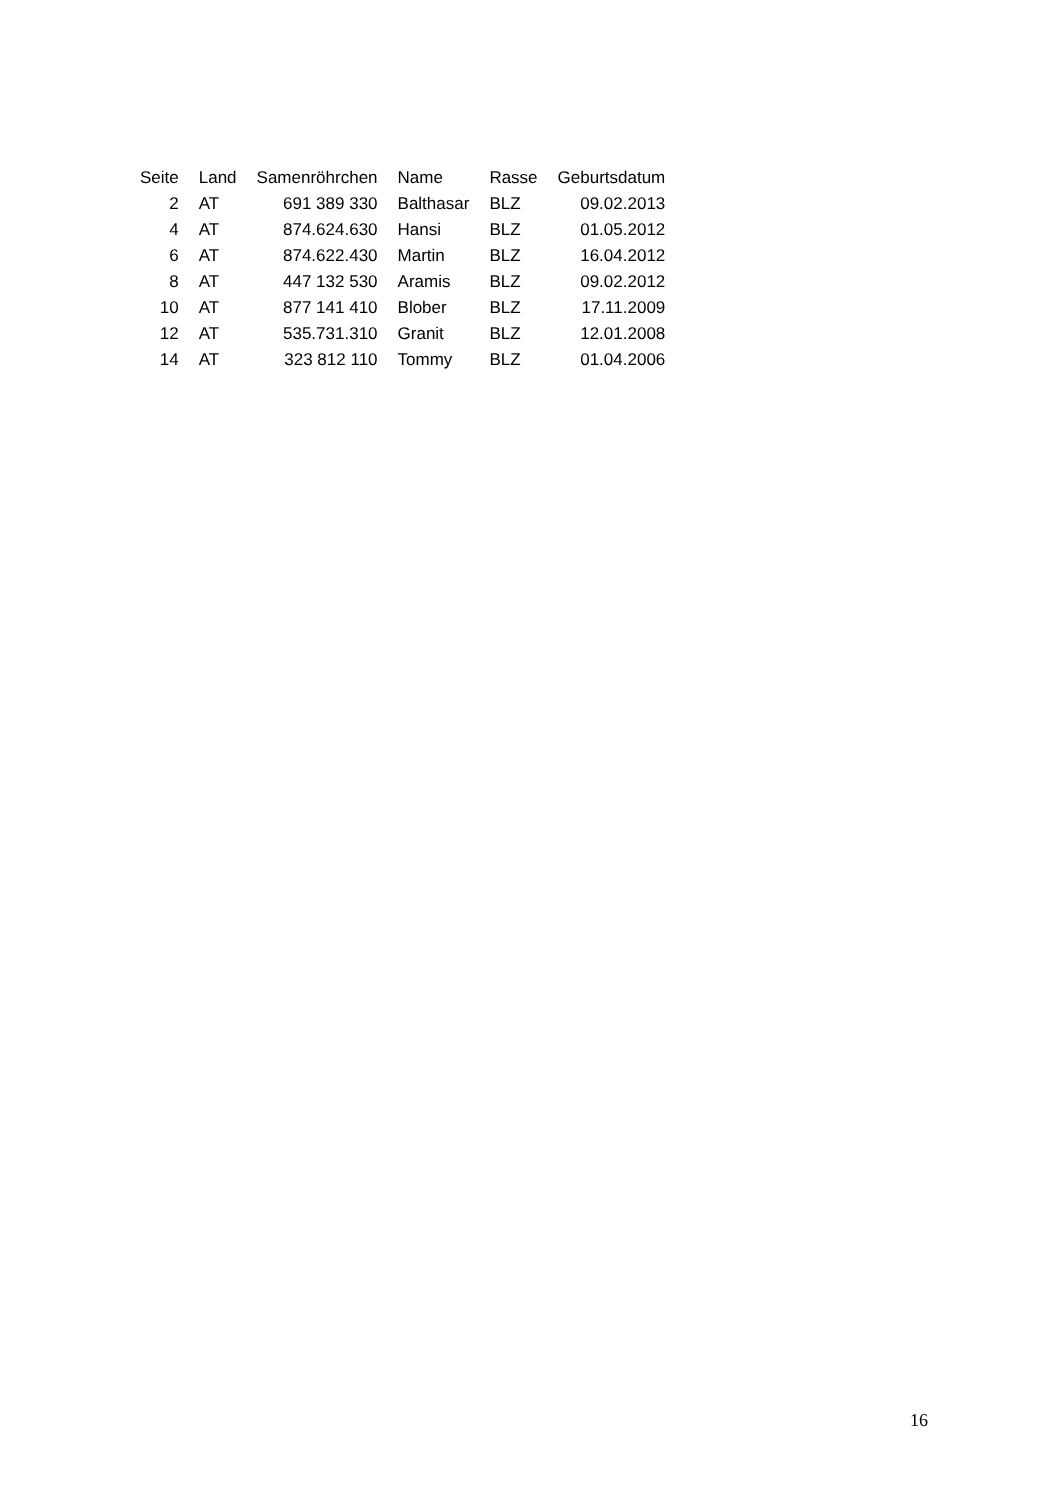| Seite | Land | Samenröhrchen | Name | Rasse | Geburtsdatum |
| --- | --- | --- | --- | --- | --- |
| 2 | AT | 691 389 330 | Balthasar | BLZ | 09.02.2013 |
| 4 | AT | 874.624.630 | Hansi | BLZ | 01.05.2012 |
| 6 | AT | 874.622.430 | Martin | BLZ | 16.04.2012 |
| 8 | AT | 447 132 530 | Aramis | BLZ | 09.02.2012 |
| 10 | AT | 877 141 410 | Blober | BLZ | 17.11.2009 |
| 12 | AT | 535.731.310 | Granit | BLZ | 12.01.2008 |
| 14 | AT | 323 812 110 | Tommy | BLZ | 01.04.2006 |
16